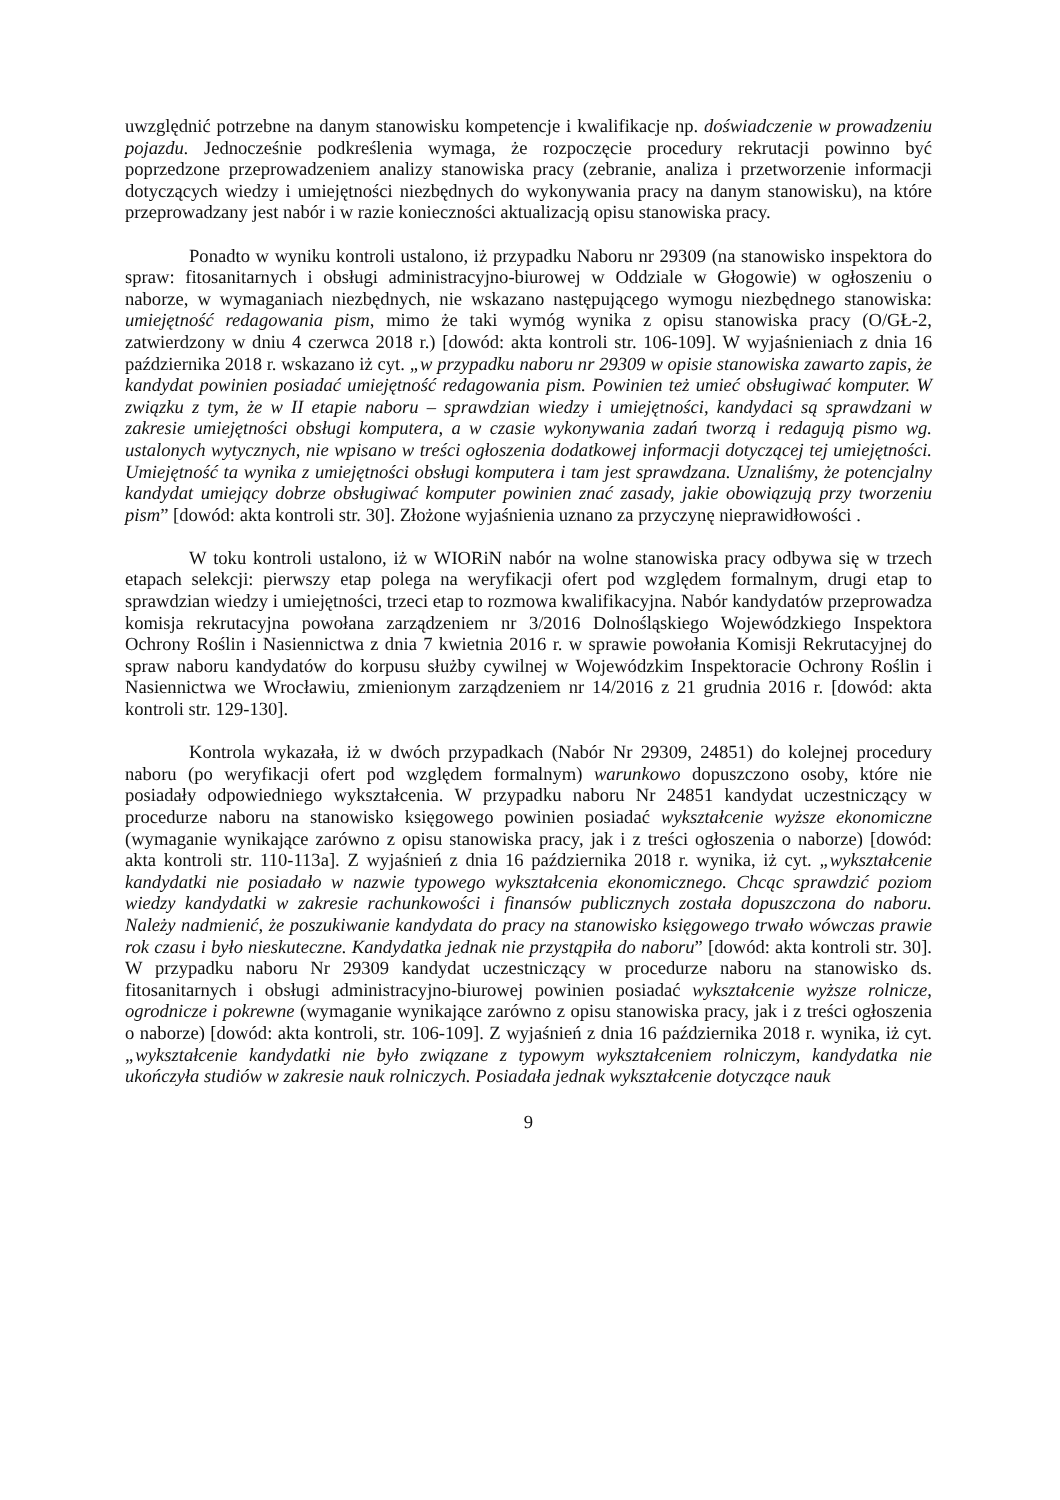uwzględnić potrzebne na danym stanowisku kompetencje i kwalifikacje np. doświadczenie w prowadzeniu pojazdu. Jednocześnie podkreślenia wymaga, że rozpoczęcie procedury rekrutacji powinno być poprzedzone przeprowadzeniem analizy stanowiska pracy (zebranie, analiza i przetworzenie informacji dotyczących wiedzy i umiejętności niezbędnych do wykonywania pracy na danym stanowisku), na które przeprowadzany jest nabór i w razie konieczności aktualizacją opisu stanowiska pracy.
Ponadto w wyniku kontroli ustalono, iż przypadku Naboru nr 29309 (na stanowisko inspektora do spraw: fitosanitarnych i obsługi administracyjno-biurowej w Oddziale w Głogowie) w ogłoszeniu o naborze, w wymaganiach niezbędnych, nie wskazano następującego wymogu niezbędnego stanowiska: umiejętność redagowania pism, mimo że taki wymóg wynika z opisu stanowiska pracy (O/GŁ-2, zatwierdzony w dniu 4 czerwca 2018 r.) [dowód: akta kontroli str. 106-109]. W wyjaśnieniach z dnia 16 października 2018 r. wskazano iż cyt. „w przypadku naboru nr 29309 w opisie stanowiska zawarto zapis, że kandydat powinien posiadać umiejętność redagowania pism. Powinien też umieć obsługiwać komputer. W związku z tym, że w II etapie naboru – sprawdzian wiedzy i umiejętności, kandydaci są sprawdzani w zakresie umiejętności obsługi komputera, a w czasie wykonywania zadań tworzą i redagują pismo wg. ustalonych wytycznych, nie wpisano w treści ogłoszenia dodatkowej informacji dotyczącej tej umiejętności. Umiejętność ta wynika z umiejętności obsługi komputera i tam jest sprawdzana. Uznaliśmy, że potencjalny kandydat umiejący dobrze obsługiwać komputer powinien znać zasady, jakie obowiązują przy tworzeniu pism” [dowód: akta kontroli str. 30]. Złożone wyjaśnienia uznano za przyczynę nieprawidłowości .
W toku kontroli ustalono, iż w WIORiN nabór na wolne stanowiska pracy odbywa się w trzech etapach selekcji: pierwszy etap polega na weryfikacji ofert pod względem formalnym, drugi etap to sprawdzian wiedzy i umiejętności, trzeci etap to rozmowa kwalifikacyjna. Nabór kandydatów przeprowadza komisja rekrutacyjna powołana zarządzeniem nr 3/2016 Dolnośląskiego Wojewódzkiego Inspektora Ochrony Roślin i Nasiennictwa z dnia 7 kwietnia 2016 r. w sprawie powołania Komisji Rekrutacyjnej do spraw naboru kandydatów do korpusu służby cywilnej w Wojewódzkim Inspektoracie Ochrony Roślin i Nasiennictwa we Wrocławiu, zmienionym zarządzeniem nr 14/2016 z 21 grudnia 2016 r. [dowód: akta kontroli str. 129-130].
Kontrola wykazała, iż w dwóch przypadkach (Nabór Nr 29309, 24851) do kolejnej procedury naboru (po weryfikacji ofert pod względem formalnym) warunkowo dopuszczono osoby, które nie posiadały odpowiedniego wykształcenia. W przypadku naboru Nr 24851 kandydat uczestniczący w procedurze naboru na stanowisko księgowego powinien posiadać wykształcenie wyższe ekonomiczne (wymaganie wynikające zarówno z opisu stanowiska pracy, jak i z treści ogłoszenia o naborze) [dowód: akta kontroli str. 110-113a]. Z wyjaśnień z dnia 16 października 2018 r. wynika, iż cyt. „wykształcenie kandydatki nie posiadało w nazwie typowego wykształcenia ekonomicznego. Chcąc sprawdzić poziom wiedzy kandydatki w zakresie rachunkowości i finansów publicznych została dopuszczona do naboru. Należy nadmienić, że poszukiwanie kandydata do pracy na stanowisko księgowego trwało wówczas prawie rok czasu i było nieskuteczne. Kandydatka jednak nie przystąpiła do naboru” [dowód: akta kontroli str. 30]. W przypadku naboru Nr 29309 kandydat uczestniczący w procedurze naboru na stanowisko ds. fitosanitarnych i obsługi administracyjno-biurowej powinien posiadać wykształcenie wyższe rolnicze, ogrodnicze i pokrewne (wymaganie wynikające zarówno z opisu stanowiska pracy, jak i z treści ogłoszenia o naborze) [dowód: akta kontroli, str. 106-109]. Z wyjaśnień z dnia 16 października 2018 r. wynika, iż cyt. „wykształcenie kandydatki nie było związane z typowym wykształceniem rolniczym, kandydatka nie ukończyła studiów w zakresie nauk rolniczych. Posiadała jednak wykształcenie dotyczące nauk
9